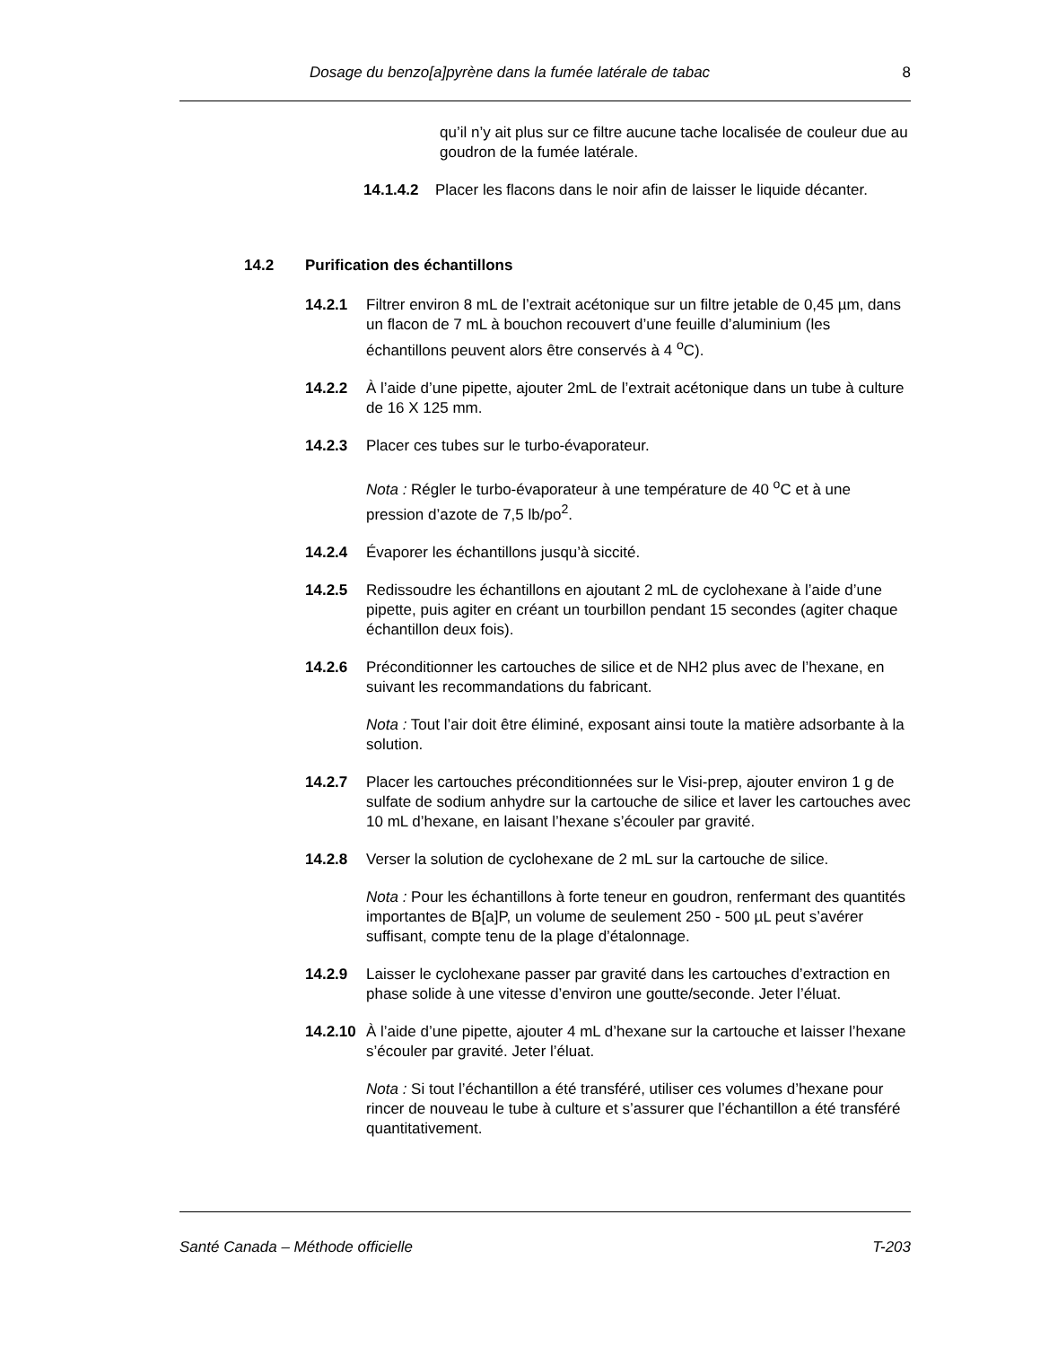Dosage du benzo[a]pyrène dans la fumée latérale de tabac 8
qu’il n’y ait plus sur ce filtre aucune tache localisée de couleur due au goudron de la fumée latérale.
14.1.4.2 Placer les flacons dans le noir afin de laisser le liquide décanter.
14.2 Purification des échantillons
14.2.1 Filtrer environ 8 mL de l’extrait acétonique sur un filtre jetable de 0,45 µm, dans un flacon de 7 mL à bouchon recouvert d’une feuille d’aluminium (les échantillons peuvent alors être conservés à 4 <sup>o</sup>C).
14.2.2 À l’aide d’une pipette, ajouter 2mL de l’extrait acétonique dans un tube à culture de 16 X 125 mm.
14.2.3 Placer ces tubes sur le turbo-évaporateur.
Nota : Régler le turbo-évaporateur à une température de 40 <sup>o</sup>C et à une pression d’azote de 7,5 lb/po<sup>2</sup>.
14.2.4 Évaporer les échantillons jusqu’à siccité.
14.2.5 Redissoudre les échantillons en ajoutant 2 mL de cyclohexane à l’aide d’une pipette, puis agiter en créant un tourbillon pendant 15 secondes (agiter chaque échantillon deux fois).
14.2.6 Préconditionner les cartouches de silice et de NH2 plus avec de l’hexane, en suivant les recommandations du fabricant.
Nota : Tout l’air doit être éliminé, exposant ainsi toute la matière adsorbante à la solution.
14.2.7 Placer les cartouches préconditionnées sur le Visi-prep, ajouter environ 1 g de sulfate de sodium anhydre sur la cartouche de silice et laver les cartouches avec 10 mL d’hexane, en laisant l’hexane s’écouler par gravité.
14.2.8 Verser la solution de cyclohexane de 2 mL sur la cartouche de silice.
Nota : Pour les échantillons à forte teneur en goudron, renfermant des quantités importantes de B[a]P, un volume de seulement 250 - 500 µL peut s’avérer suffisant, compte tenu de la plage d’étalonnage.
14.2.9 Laisser le cyclohexane passer par gravité dans les cartouches d’extraction en phase solide à une vitesse d’environ une goutte/seconde. Jeter l’éluat.
14.2.10
À l’aide d’une pipette, ajouter 4 mL d’hexane sur la cartouche et laisser l’hexane s’écouler par gravité. Jeter l’éluat.
Nota : Si tout l’échantillon a été transféré, utiliser ces volumes d’hexane pour rincer de nouveau le tube à culture et s’assurer que l’échantillon a été transféré quantitativement.
Santé Canada – Méthode officielle T-203